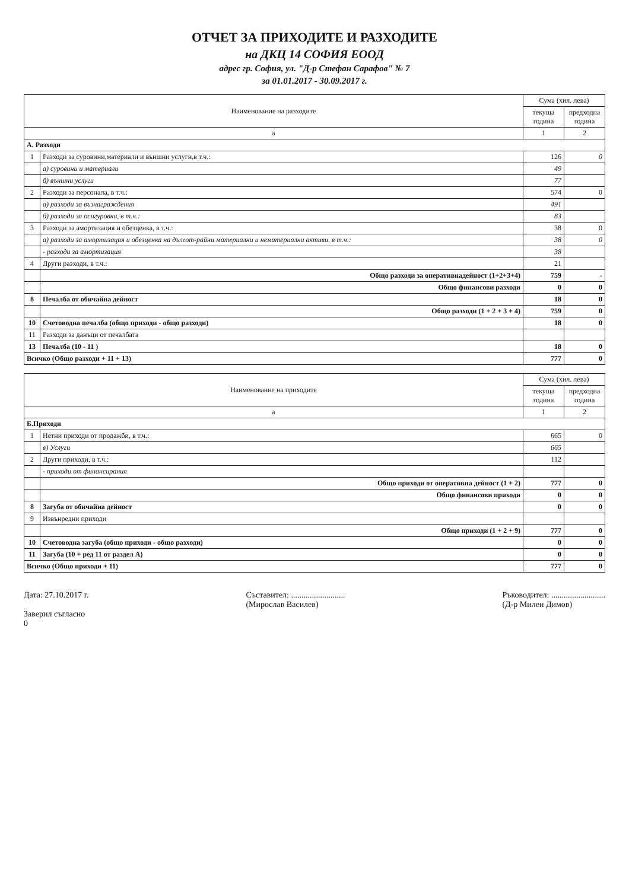ОТЧЕТ ЗА ПРИХОДИТЕ И РАЗХОДИТЕ
на ДКЦ 14 СОФИЯ ЕООД
адрес гр. София, ул. "Д-р Стефан Сарафов" № 7
за 01.01.2017 - 30.09.2017 г.
| Наименование на разходите | | Сума (хил. лева) | |
| --- | --- | --- | --- |
| | | текуща година | предходна година |
| а | | 1 | 2 |
| А. Разходи | | | |
| 1 | Разходи за суровини,материали и външни услуги,в т.ч.: | 126 | 0 |
| | а) суровини и материали | 49 | |
| | б) външни услуги | 77 | |
| 2 | Разходи за персонала, в т.ч.: | 574 | 0 |
| | а) разходи за възнаграждения | 491 | |
| | б) разходи за осигуровки, в т.ч.: | 83 | |
| 3 | Разходи за амортизация и обезценка, в т.ч.: | 38 | 0 |
| | а) разходи за амортизация и обезценка на дългот-райни материални и нематериални активи, в т.ч.: | 38 | 0 |
| | - разходи за амортизация | 38 | |
| 4 | Други разходи, в т.ч.: | 21 | |
| | Общо разходи за оперативнадейност (1+2+3+4) | 759 | - |
| | Общо финансови разходи | 0 | 0 |
| 8 | Печалба от обичайна дейност | 18 | 0 |
| | Общо разходи (1 + 2 + 3 + 4) | 759 | 0 |
| 10 | Счетоводна печалба (общо приходи - общо разходи) | 18 | 0 |
| 11 | Разходи за данъци от печалбата | | |
| 13 | Печалба (10 - 11 ) | 18 | 0 |
| Всичко (Общо разходи + 11 + 13) | | 777 | 0 |
| Наименование на приходите | | Сума (хил. лева) | |
| --- | --- | --- | --- |
| | | текуща година | предходна година |
| а | | 1 | 2 |
| Б.Приходи | | | |
| 1 | Нетни приходи от продажби, в т.ч.: | 665 | 0 |
| | в) Услуги | 665 | |
| 2 | Други приходи, в т.ч.: | 112 | |
| | - приходи от финансирания | | |
| | Общо приходи от оперативна дейност (1 + 2) | 777 | 0 |
| | Общо финансови приходи | 0 | 0 |
| 8 | Загуба от обичайна дейност | 0 | 0 |
| 9 | Извънредни приходи | | |
| | Общо приходи (1 + 2 + 9) | 777 | 0 |
| 10 | Счетоводна загуба (общо приходи - общо разходи) | 0 | 0 |
| 11 | Загуба (10 + ред 11 от раздел А) | 0 | 0 |
| Всичко (Общо приходи + 11) | | 777 | 0 |
Дата: 27.10.2017 г.
Заверил съгласно
0
Съставител: ..........................
(Мирослав Василев)
Ръководител: ..........................
(Д-р Милен Димов)